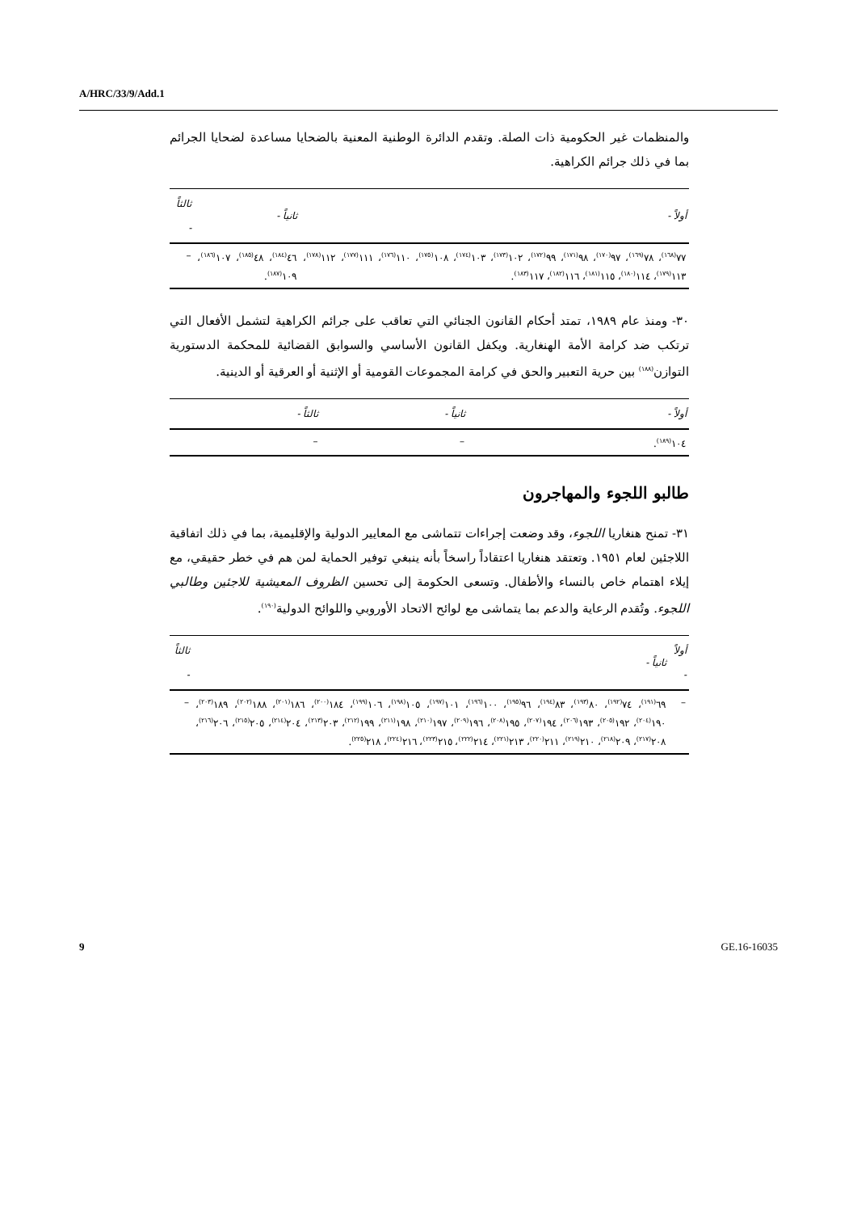A/HRC/33/9/Add.1
والمنظمات غير الحكومية ذات الصلة. وتقدم الدائرة الوطنية المعنية بالضحايا مساعدة لضحايا الجرائم بما في ذلك جرائم الكراهية.
| أولاً - | ثانياً - | ثالثاً - |
| --- | --- | --- |
| ٧٧<sup>(١٦٨)</sup>، ٧٨<sup>(١٦٩)</sup>، ٩٧<sup>(١٧٠)</sup>، ٩٨<sup>(١٧١)</sup>، ٩٩<sup>(١٧٢)</sup>، ١٠٢<sup>(١٧٣)</sup>، ١٠٣<sup>(١٧٤)</sup>، ١٠٨<sup>(١٧٥)</sup>، ١١٠<sup>(١٧٦)</sup>، ١١١<sup>(١٧٧)</sup>، ١١٢<sup>(١٧٨)</sup>، ١١٣<sup>(١٧٩)</sup>، ١١٤<sup>(١٨٠)</sup>، ١١٥<sup>(١٨١)</sup>، ١١٦<sup>(١٨٢)</sup>، ١١٧<sup>(١٨٣)</sup>. | ٤٦<sup>(١٨٤)</sup>، ٤٨<sup>(١٨٥)</sup>، ١٠٧<sup>(١٨٦)</sup>، ١٠٩<sup>(١٨٧)</sup>. | – |
٣٠- ومنذ عام ١٩٨٩، تمتد أحكام القانون الجنائي التي تعاقب على جرائم الكراهية لتشمل الأفعال التي ترتكب ضد كرامة الأمة الهنغارية. ويكفل القانون الأساسي والسوابق القضائية للمحكمة الدستورية التوازن<sup>(١٨٨)</sup> بين حرية التعبير والحق في كرامة المجموعات القومية أو الإثنية أو العرقية أو الدينية.
| أولاً - | ثانياً - | ثالثاً - |
| --- | --- | --- |
| ١٠٤<sup>(١٨٩)</sup>. | – | – |
طالبو اللجوء والمهاجرون
٣١- تمنح هنغاريا اللجوء، وقد وضعت إجراءات تتماشى مع المعايير الدولية والإقليمية، بما في ذلك اتفاقية اللاجئين لعام ١٩٥١. وتعتقد هنغاريا اعتقاداً راسخاً بأنه ينبغي توفير الحماية لمن هم في خطر حقيقي، مع إيلاء اهتمام خاص بالنساء والأطفال. وتسعى الحكومة إلى تحسين الظروف المعيشية للاجئين وطالبي اللجوء. وتُقدم الرعاية والدعم بما يتماشى مع لوائح الاتحاد الأوروبي واللوائح الدولية<sup>(١٩٠)</sup>.
| أولاً - | ثانياً - | ثالثاً - |
| --- | --- | --- |
| – | ٦٩<sup>(١٩١)</sup>، ٧٤<sup>(١٩٢)</sup>، ٨٠<sup>(١٩٣)</sup>، ٨٣<sup>(١٩٤)</sup>، ٩٦<sup>(١٩٥)</sup>، ١٠٠<sup>(١٩٦)</sup>، ١٠١<sup>(١٩٧)</sup>، ١٠٥<sup>(١٩٨)</sup>، ١٠٦<sup>(١٩٩)</sup>، ١٨٤<sup>(٢٠٠)</sup>، ١٨٦<sup>(٢٠١)</sup>، ١٨٨<sup>(٢٠٢)</sup>، ١٨٩<sup>(٢٠٣)</sup>، ١٩٠<sup>(٢٠٤)</sup>، ١٩٢<sup>(٢٠٥)</sup>، ١٩٣<sup>(٢٠٦)</sup>، ١٩٤<sup>(٢٠٧)</sup>، ١٩٥<sup>(٢٠٨)</sup>، ١٩٦<sup>(٢٠٩)</sup>، ١٩٧<sup>(٢١٠)</sup>، ١٩٨<sup>(٢١١)</sup>، ١٩٩<sup>(٢١٢)</sup>، ٢٠٣<sup>(٢١٣)</sup>، ٢٠٤<sup>(٢١٤)</sup>، ٢٠٥<sup>(٢١٥)</sup>، ٢٠٦<sup>(٢١٦)</sup>، ٢٠٨<sup>(٢١٧)</sup>، ٢٠٩<sup>(٢١٨)</sup>، ٢١٠<sup>(٢١٩)</sup>، ٢١١<sup>(٢٢٠)</sup>، ٢١٣<sup>(٢٢١)</sup>، ٢١٤<sup>(٢٢٢)</sup>، ٢١٥<sup>(٢٢٣)</sup>، ٢١٦<sup>(٢٢٤)</sup>، ٢١٨<sup>(٢٢٥)</sup>. | – |
9 GE.16-16035